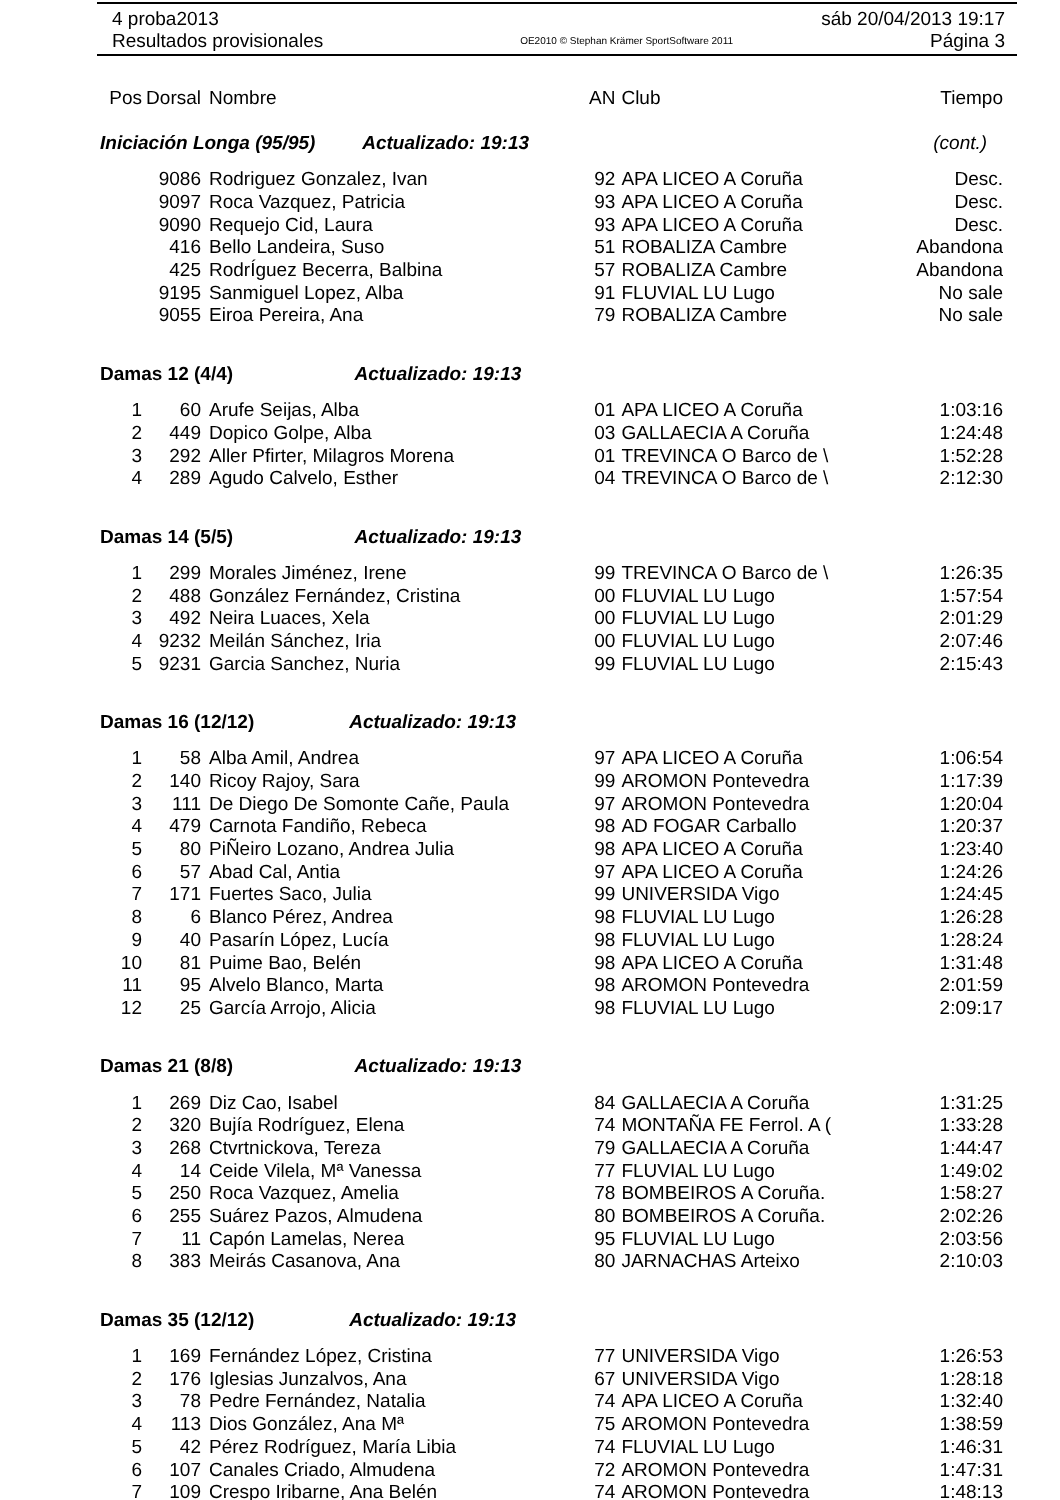4 proba2013 sáb 20/04/2013 19:17
Resultados provisionales OE2010 © Stephan Krämer SportSoftware 2011 Página 3
| Pos | Dorsal | Nombre | AN | Club | Tiempo |
| Iniciación Longa (95/95) Actualizado: 19:13 | | | | | (cont.) |
| | 9086 | Rodriguez Gonzalez, Ivan | 92 | APA LICEO A Coruña | Desc. |
| | 9097 | Roca Vazquez, Patricia | 93 | APA LICEO A Coruña | Desc. |
| | 9090 | Requejo Cid, Laura | 93 | APA LICEO A Coruña | Desc. |
| | 416 | Bello Landeira, Suso | 51 | ROBALIZA Cambre | Abandona |
| | 425 | RodrÍguez Becerra, Balbina | 57 | ROBALIZA Cambre | Abandona |
| | 9195 | Sanmiguel Lopez, Alba | 91 | FLUVIAL LU Lugo | No sale |
| | 9055 | Eiroa Pereira, Ana | 79 | ROBALIZA Cambre | No sale |
| Damas 12 (4/4) Actualizado: 19:13 | | | | | |
| 1 | 60 | Arufe Seijas, Alba | 01 | APA LICEO A Coruña | 1:03:16 |
| 2 | 449 | Dopico Golpe, Alba | 03 | GALLAECIA A Coruña | 1:24:48 |
| 3 | 292 | Aller Pfirter, Milagros Morena | 01 | TREVINCA O Barco de \ | 1:52:28 |
| 4 | 289 | Agudo Calvelo, Esther | 04 | TREVINCA O Barco de \ | 2:12:30 |
| Damas 14 (5/5) Actualizado: 19:13 | | | | | |
| 1 | 299 | Morales Jiménez, Irene | 99 | TREVINCA O Barco de \ | 1:26:35 |
| 2 | 488 | González Fernández, Cristina | 00 | FLUVIAL LU Lugo | 1:57:54 |
| 3 | 492 | Neira Luaces, Xela | 00 | FLUVIAL LU Lugo | 2:01:29 |
| 4 | 9232 | Meilán Sánchez, Iria | 00 | FLUVIAL LU Lugo | 2:07:46 |
| 5 | 9231 | Garcia Sanchez, Nuria | 99 | FLUVIAL LU Lugo | 2:15:43 |
| Damas 16 (12/12) Actualizado: 19:13 | | | | | |
| 1 | 58 | Alba Amil, Andrea | 97 | APA LICEO A Coruña | 1:06:54 |
| 2 | 140 | Ricoy Rajoy, Sara | 99 | AROMON Pontevedra | 1:17:39 |
| 3 | 111 | De Diego De Somonte Cañe, Paula | 97 | AROMON Pontevedra | 1:20:04 |
| 4 | 479 | Carnota Fandiño, Rebeca | 98 | AD FOGAR Carballo | 1:20:37 |
| 5 | 80 | PiÑeiro Lozano, Andrea Julia | 98 | APA LICEO A Coruña | 1:23:40 |
| 6 | 57 | Abad Cal, Antia | 97 | APA LICEO A Coruña | 1:24:26 |
| 7 | 171 | Fuertes Saco, Julia | 99 | UNIVERSIDA Vigo | 1:24:45 |
| 8 | 6 | Blanco Pérez, Andrea | 98 | FLUVIAL LU Lugo | 1:26:28 |
| 9 | 40 | Pasarín López, Lucía | 98 | FLUVIAL LU Lugo | 1:28:24 |
| 10 | 81 | Puime Bao, Belén | 98 | APA LICEO A Coruña | 1:31:48 |
| 11 | 95 | Alvelo Blanco, Marta | 98 | AROMON Pontevedra | 2:01:59 |
| 12 | 25 | García Arrojo, Alicia | 98 | FLUVIAL LU Lugo | 2:09:17 |
| Damas 21 (8/8) Actualizado: 19:13 | | | | | |
| 1 | 269 | Diz Cao, Isabel | 84 | GALLAECIA A Coruña | 1:31:25 |
| 2 | 320 | Bujía Rodríguez, Elena | 74 | MONTAÑA FE Ferrol. A ( | 1:33:28 |
| 3 | 268 | Ctvrtnickova, Tereza | 79 | GALLAECIA A Coruña | 1:44:47 |
| 4 | 14 | Ceide Vilela, Mª Vanessa | 77 | FLUVIAL LU Lugo | 1:49:02 |
| 5 | 250 | Roca Vazquez, Amelia | 78 | BOMBEIROS A Coruña. | 1:58:27 |
| 6 | 255 | Suárez Pazos, Almudena | 80 | BOMBEIROS A Coruña. | 2:02:26 |
| 7 | 11 | Capón Lamelas, Nerea | 95 | FLUVIAL LU Lugo | 2:03:56 |
| 8 | 383 | Meirás Casanova, Ana | 80 | JARNACHAS Arteixo | 2:10:03 |
| Damas 35 (12/12) Actualizado: 19:13 | | | | | |
| 1 | 169 | Fernández López, Cristina | 77 | UNIVERSIDA Vigo | 1:26:53 |
| 2 | 176 | Iglesias Junzalvos, Ana | 67 | UNIVERSIDA Vigo | 1:28:18 |
| 3 | 78 | Pedre Fernández, Natalia | 74 | APA LICEO A Coruña | 1:32:40 |
| 4 | 113 | Dios González, Ana Mª | 75 | AROMON Pontevedra | 1:38:59 |
| 5 | 42 | Pérez Rodríguez, María Libia | 74 | FLUVIAL LU Lugo | 1:46:31 |
| 6 | 107 | Canales Criado, Almudena | 72 | AROMON Pontevedra | 1:47:31 |
| 7 | 109 | Crespo Iribarne, Ana Belén | 74 | AROMON Pontevedra | 1:48:13 |